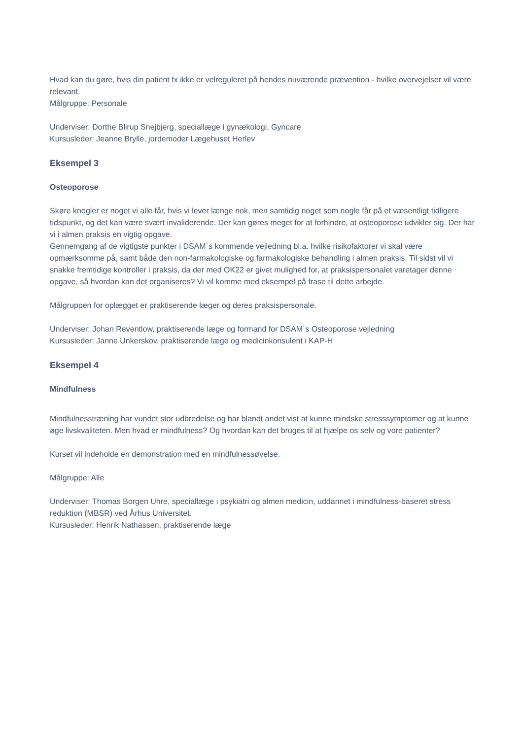Hvad kan du gøre, hvis din patient fx ikke er velreguleret på hendes nuværende prævention - hvilke overvejelser vil være relevant.
Målgruppe: Personale
Underviser: Dorthe Blirup Snejbjerg, speciallæge i gynækologi, Gyncare
Kursusleder: Jeanne Brylle, jordemoder Lægehuset Herlev
Eksempel 3
Osteoporose
Skøre knogler er noget vi alle får, hvis vi lever længe nok, men samtidig noget som nogle får på et væsentligt tidligere tidspunkt, og det kan være svært invaliderende. Der kan gøres meget for at forhindre, at osteoporose udvikler sig. Der har vi i almen praksis en vigtig opgave.
Gennemgang af de vigtigste punkter i DSAM´s kommende vejledning bl.a. hvilke risikofaktorer vi skal være opmærksomme på, samt både den non-farmakologiske og farmakologiske behandling i almen praksis. Til sidst vil vi snakke fremtidige kontroller i praksis, da der med OK22 er givet mulighed for, at praksispersonalet varetager denne opgave, så hvordan kan det organiseres? Vi vil komme med eksempel på frase til dette arbejde.
Målgruppen for oplægget er praktiserende læger og deres praksispersonale.
Underviser: Johan Reventlow, praktiserende læge og formand for DSAM´s Osteoporose vejledning
Kursusleder: Janne Unkerskov, praktiserende læge og medicinkonsulent i KAP-H
Eksempel 4
Mindfulness
Mindfulnesstræning har vundet stor udbredelse og har blandt andet vist at kunne mindske stresssymptomer og at kunne øge livskvaliteten. Men hvad er mindfulness? Og hvordan kan det bruges til at hjælpe os selv og vore patienter?
Kurset vil indeholde en demonstration med en mindfulnessøvelse.
Målgruppe: Alle
Underviser: Thomas Borgen Uhre, speciallæge i psykiatri og almen medicin, uddannet i mindfulness-baseret stress reduktion (MBSR) ved Århus Universitet.
Kursusleder: Henrik Nathassen, praktiserende læge